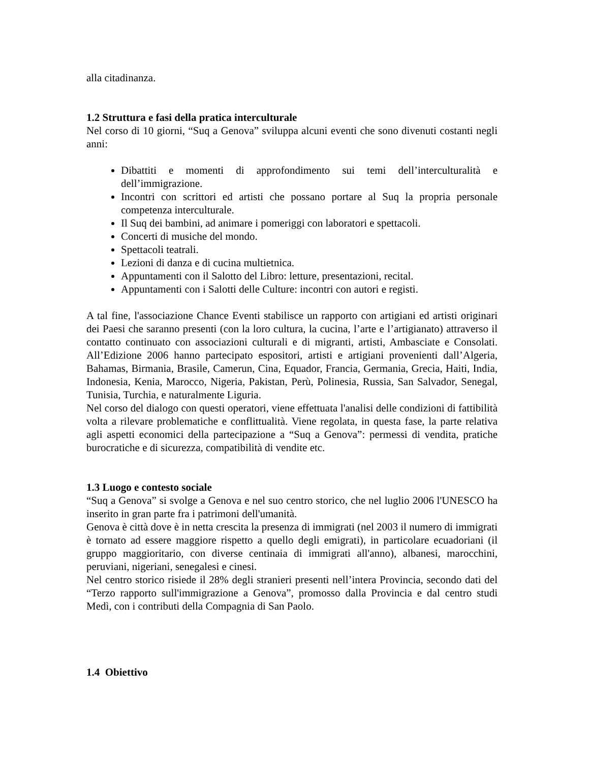alla citadinanza.
1.2 Struttura e fasi della pratica interculturale
Nel corso di 10 giorni, “Suq a Genova” sviluppa alcuni eventi che sono divenuti costanti negli anni:
Dibattiti e momenti di approfondimento sui temi dell’interculturalità e dell’immigrazione.
Incontri con scrittori ed artisti che possano portare al Suq la propria personale competenza interculturale.
Il Suq dei bambini, ad animare i pomeriggi con laboratori e spettacoli.
Concerti di musiche del mondo.
Spettacoli teatrali.
Lezioni di danza e di cucina multietnica.
Appuntamenti con il Salotto del Libro: letture, presentazioni, recital.
Appuntamenti con i Salotti delle Culture: incontri con autori e registi.
A tal fine, l'associazione Chance Eventi stabilisce un rapporto con artigiani ed artisti originari dei Paesi che saranno presenti (con la loro cultura, la cucina, l’arte e l’artigianato) attraverso il contatto continuato con associazioni culturali e di migranti, artisti, Ambasciate e Consolati. All’Edizione 2006 hanno partecipato espositori, artisti e artigiani provenienti dall’Algeria, Bahamas, Birmania, Brasile, Camerun, Cina, Equador, Francia, Germania, Grecia, Haiti, India, Indonesia, Kenia, Marocco, Nigeria, Pakistan, Perù, Polinesia, Russia, San Salvador, Senegal, Tunisia, Turchia, e naturalmente Liguria.
Nel corso del dialogo con questi operatori, viene effettuata l'analisi delle condizioni di fattibilità volta a rilevare problematiche e conflittualità. Viene regolata, in questa fase, la parte relativa agli aspetti economici della partecipazione a “Suq a Genova”: permessi di vendita, pratiche burocratiche e di sicurezza, compatibilità di vendite etc.
1.3 Luogo e contesto sociale
“Suq a Genova” si svolge a Genova e nel suo centro storico, che nel luglio 2006 l'UNESCO ha inserito in gran parte fra i patrimoni dell'umanità.
Genova è città dove è in netta crescita la presenza di immigrati (nel 2003 il numero di immigrati è tornato ad essere maggiore rispetto a quello degli emigrati), in particolare ecuadoriani (il gruppo maggioritario, con diverse centinaia di immigrati all'anno), albanesi, marocchini, peruviani, nigeriani, senegalesi e cinesi.
Nel centro storico risiede il 28% degli stranieri presenti nell’intera Provincia, secondo dati del “Terzo rapporto sull'immigrazione a Genova”, promosso dalla Provincia e dal centro studi Medì, con i contributi della Compagnia di San Paolo.
1.4 Obiettivo